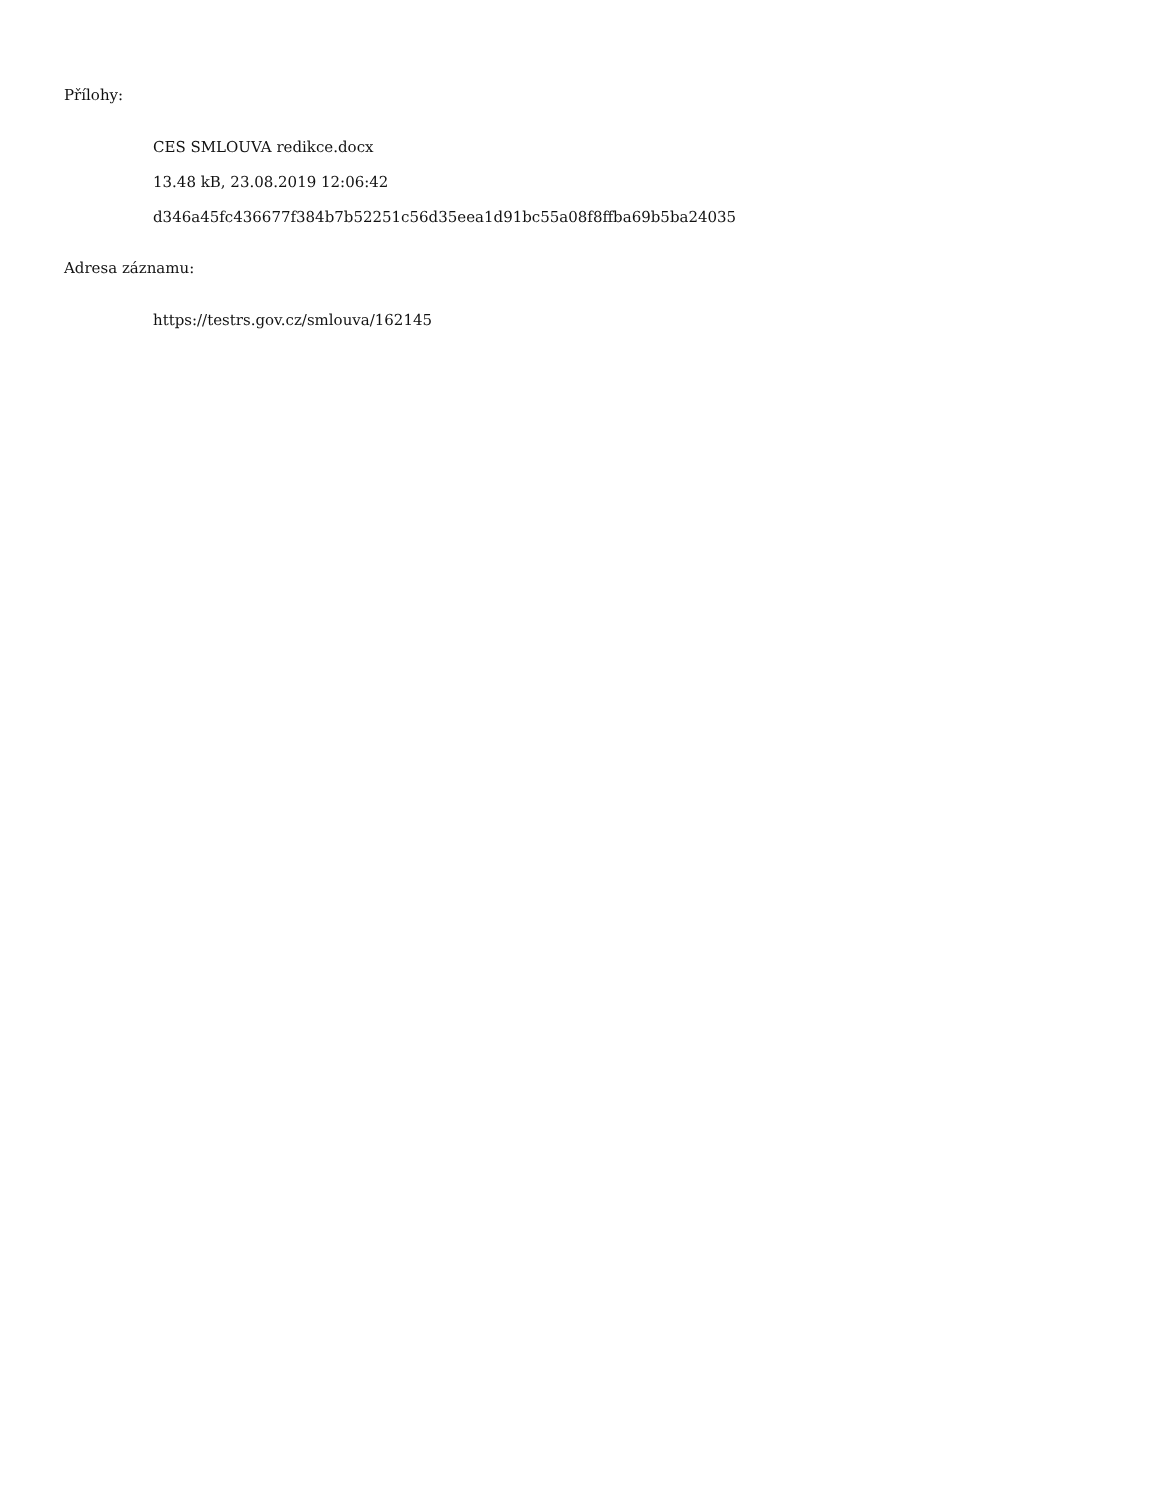Přílohy:
CES SMLOUVA redikce.docx
13.48 kB, 23.08.2019 12:06:42
d346a45fc436677f384b7b52251c56d35eea1d91bc55a08f8ffba69b5ba24035
Adresa záznamu:
https://testrs.gov.cz/smlouva/162145